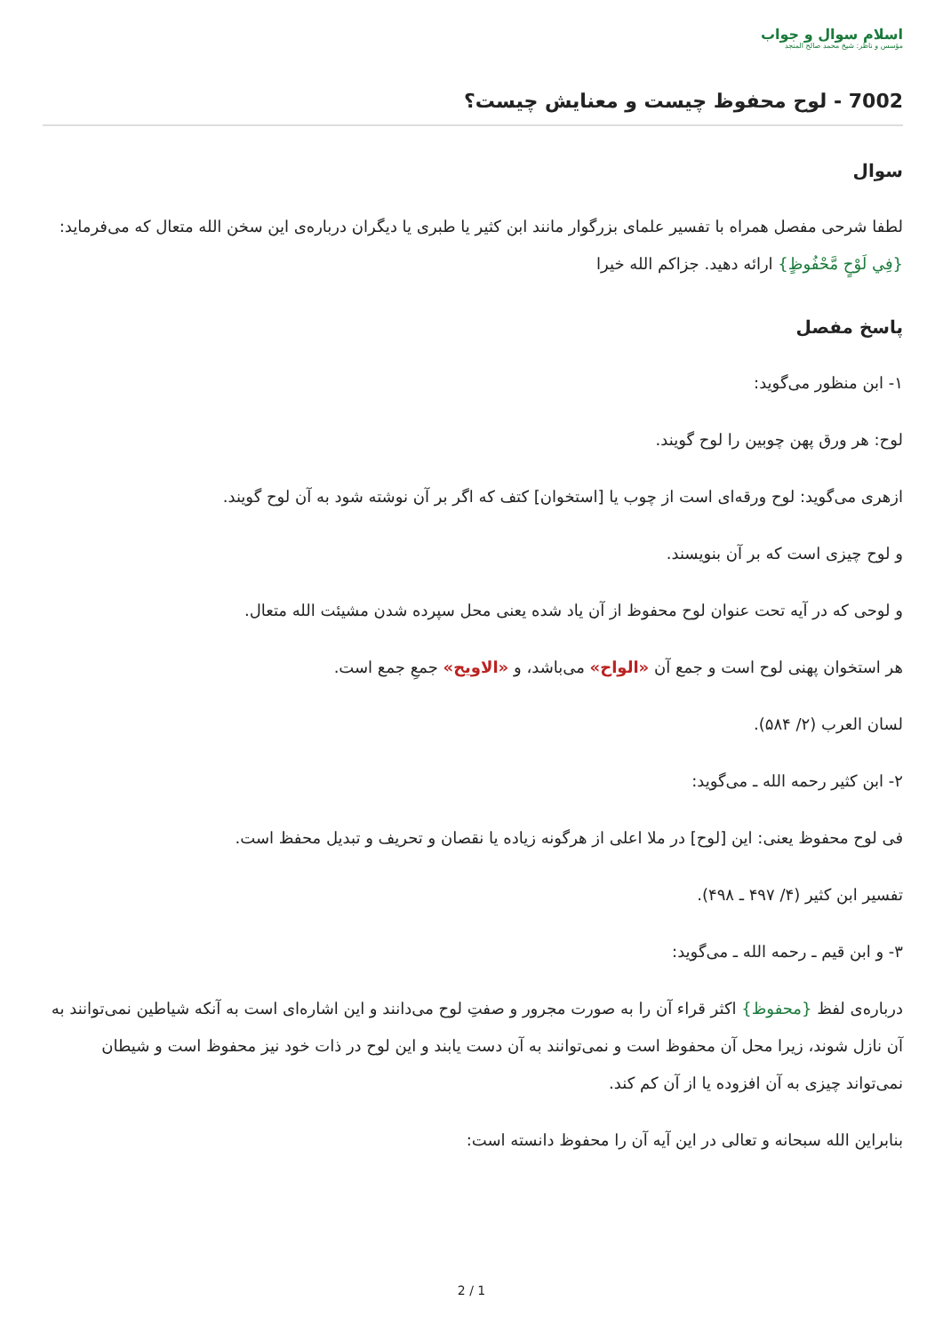اسلام سوال و جواب
مؤسس و ناظر: شیخ محمد صالح المنجد
7002 - لوح محفوظ چیست و معنایش چیست؟
سوال
لطفا شرحی مفصل همراه با تفسیر علمای بزرگوار مانند ابن کثیر یا طبری یا دیگران درباره‌ی این سخن الله متعال که می‌فرماید: {فِي لَوْحٍ مَّحْفُوظٍ} ارائه دهید. جزاکم الله خیرا
پاسخ مفصل
۱- ابن منظور می‌گوید:
لوح: هر ورق پهن چوبین را لوح گویند.
ازهری می‌گوید: لوح ورقه‌ای است از چوب یا [استخوان] کتف که اگر بر آن نوشته شود به آن لوح گویند.
و لوح چیزی است که بر آن بنویسند.
و لوحی که در آیه تحت عنوان لوح محفوظ از آن یاد شده یعنی محل سپرده شدن مشیئت الله متعال.
هر استخوان پهنی لوح است و جمع آن «الواح» می‌باشد، و «الاویح» جمعِ جمع است.
لسان العرب (۲/ ۵۸۴).
۲- ابن کثیر رحمه الله ـ می‌گوید:
فی لوح محفوظ یعنی: این [لوح] در ملا اعلی از هرگونه زیاده یا نقصان و تحریف و تبدیل محفظ است.
تفسیر ابن کثیر (۴/ ۴۹۷ ـ ۴۹۸).
۳- و ابن قیم ـ رحمه الله ـ می‌گوید:
درباره‌ی لفظ {محفوظ} اکثر قراء آن را به صورت مجرور و صفتِ لوح می‌دانند و این اشاره‌ای است به آنکه شیاطین نمی‌توانند به آن نازل شوند، زیرا محل آن محفوظ است و نمی‌توانند به آن دست یابند و این لوح در ذات خود نیز محفوظ است و شیطان نمی‌تواند چیزی به آن افزوده یا از آن کم کند.
بنابراین الله سبحانه و تعالی در این آیه آن را محفوظ دانسته است:
2 / 1